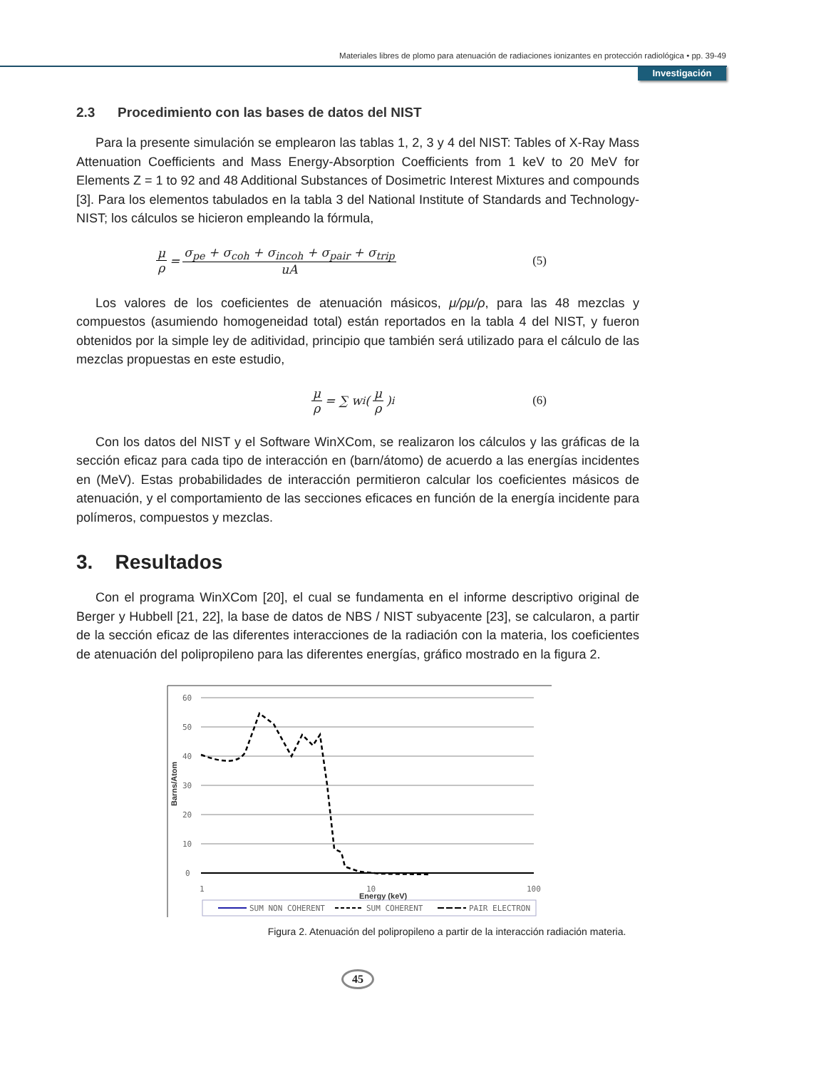Materiales libres de plomo para atenuación de radiaciones ionizantes en protección radiológica • pp. 39-49
Investigación
2.3 Procedimiento con las bases de datos del NIST
Para la presente simulación se emplearon las tablas 1, 2, 3 y 4 del NIST: Tables of X-Ray Mass Attenuation Coefficients and Mass Energy-Absorption Coefficients from 1 keV to 20 MeV for Elements Z = 1 to 92 and 48 Additional Substances of Dosimetric Interest Mixtures and compounds [3]. Para los elementos tabulados en la tabla 3 del National Institute of Standards and Technology-NIST; los cálculos se hicieron empleando la fórmula,
μ ρ = σ<sub>pe</sub> + σ<sub>coh</sub> + σ<sub>incoh</sub> + σ<sub>pair</sub> + σ<sub>trip</sub> uA (5)
Los valores de los coeficientes de atenuación másicos, μ/ρμ/ρ, para las 48 mezclas y compuestos (asumiendo homogeneidad total) están reportados en la tabla 4 del NIST, y fueron obtenidos por la simple ley de aditividad, principio que también será utilizado para el cálculo de las mezclas propuestas en este estudio,
μ ρ = ∑ w<sub>i</sub>(μ ρ)<sub>i</sub> (6)
Con los datos del NIST y el Software WinXCom, se realizaron los cálculos y las gráficas de la sección eficaz para cada tipo de interacción en (barn/átomo) de acuerdo a las energías incidentes en (MeV). Estas probabilidades de interacción permitieron calcular los coeficientes másicos de atenuación, y el comportamiento de las secciones eficaces en función de la energía incidente para polímeros, compuestos y mezclas.
3. Resultados
Con el programa WinXCom [20], el cual se fundamenta en el informe descriptivo original de Berger y Hubbell [21, 22], la base de datos de NBS / NIST subyacente [23], se calcularon, a partir de la sección eficaz de las diferentes interacciones de la radiación con la materia, los coeficientes de atenuación del polipropileno para las diferentes energías, gráfico mostrado en la figura 2.
60
50
40
30
20
10
0
Barns/Atom
1
Energy (keV)
10
100
SUM NON COHERENT
SUM COHERENT
PAIR ELECTRON
Figura 2. Atenuación del polipropileno a partir de la interacción radiación materia.
45